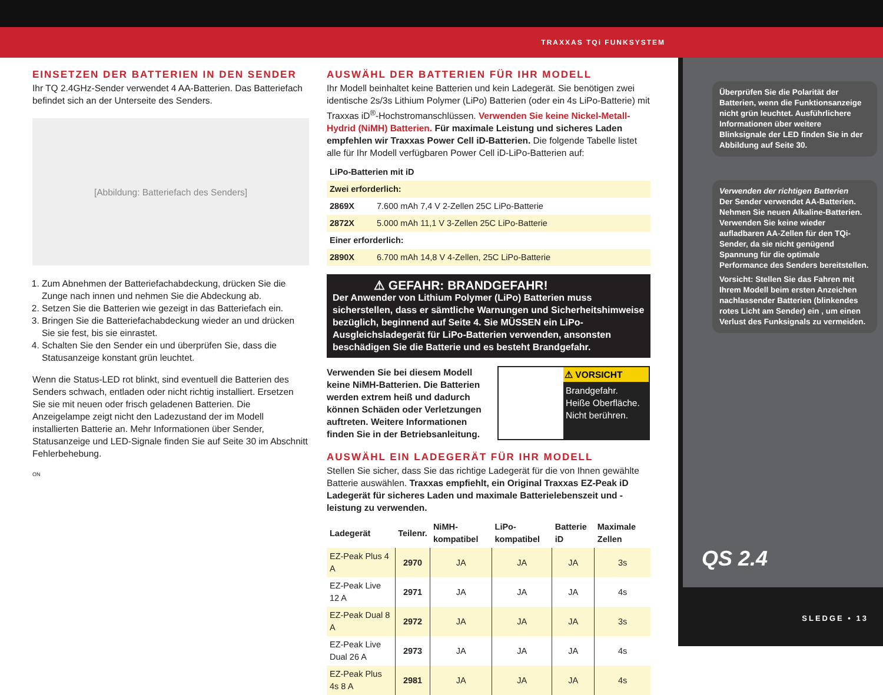TRAXXAS TQi FUNKSYSTEM
EINSETZEN DER BATTERIEN IN DEN SENDER
Ihr TQ 2.4GHz-Sender verwendet 4 AA-Batterien. Das Batteriefach befindet sich an der Unterseite des Senders.
[Abbildung: Batteriefach des Senders]
1. Zum Abnehmen der Batteriefachabdeckung, drücken Sie die Zunge nach innen und nehmen Sie die Abdeckung ab.
2. Setzen Sie die Batterien wie gezeigt in das Batteriefach ein.
3. Bringen Sie die Batteriefachabdeckung wieder an und drücken Sie sie fest, bis sie einrastet.
4. Schalten Sie den Sender ein und überprüfen Sie, dass die Statusanzeige konstant grün leuchtet.
Wenn die Status-LED rot blinkt, sind eventuell die Batterien des Senders schwach, entladen oder nicht richtig installiert. Ersetzen Sie sie mit neuen oder frisch geladenen Batterien. Die Anzeigelampe zeigt nicht den Ladezustand der im Modell installierten Batterie an. Mehr Informationen über Sender, Statusanzeige und LED-Signale finden Sie auf Seite 30 im Abschnitt Fehlerbehebung.
ON
AUSWÄHL DER BATTERIEN FÜR IHR MODELL
Ihr Modell beinhaltet keine Batterien und kein Ladegerät. Sie benötigen zwei identische 2s/3s Lithium Polymer (LiPo) Batterien (oder ein 4s LiPo-Batterie) mit Traxxas iD<sup>®</sup>-Hochstromanschlüssen. Verwenden Sie keine Nickel-Metall-Hydrid (NiMH) Batterien. Für maximale Leistung und sicheres Laden empfehlen wir Traxxas Power Cell iD-Batterien. Die folgende Tabelle listet alle für Ihr Modell verfügbaren Power Cell iD-LiPo-Batterien auf:
| LiPo-Batterien mit iD | |
| --- | --- |
| Zwei erforderlich: | |
| 2869X | 7.600 mAh 7,4 V 2-Zellen 25C LiPo-Batterie |
| 2872X | 5.000 mAh 11,1 V 3-Zellen 25C LiPo-Batterie |
| Einer erforderlich: | |
| 2890X | 6.700 mAh 14,8 V 4-Zellen, 25C LiPo-Batterie |
⚠ GEFAHR: BRANDGEFAHR!
Der Anwender von Lithium Polymer (LiPo) Batterien muss sicherstellen, dass er sämtliche Warnungen und Sicherheitshimweise bezüglich, beginnend auf Seite 4. Sie MÜSSEN ein LiPo-Ausgleichsladegerät für LiPo-Batterien verwenden, ansonsten beschädigen Sie die Batterie und es besteht Brandgefahr.
Verwenden Sie bei diesem Modell keine NiMH-Batterien. Die Batterien werden extrem heiß und dadurch können Schäden oder Verletzungen auftreten. Weitere Informationen finden Sie in der Betriebsanleitung.
⚠ VORSICHT
Brandgefahr.
Heiße Oberfläche.
Nicht berühren.
AUSWÄHL EIN LADEGERÄT FÜR IHR MODELL
Stellen Sie sicher, dass Sie das richtige Ladegerät für die von Ihnen gewählte Batterie auswählen. Traxxas empfiehlt, ein Original Traxxas EZ-Peak iD Ladegerät für sicheres Laden und maximale Batterielebenszeit und -leistung zu verwenden.
| Ladegerät | Teilenr. | NiMH-kompatibel | LiPo-kompatibel | Batterie iD | Maximale Zellen |
| --- | --- | --- | --- | --- | --- |
| EZ-Peak Plus 4 A | 2970 | JA | JA | JA | 3s |
| EZ-Peak Live 12 A | 2971 | JA | JA | JA | 4s |
| EZ-Peak Dual 8 A | 2972 | JA | JA | JA | 3s |
| EZ-Peak Live Dual 26 A | 2973 | JA | JA | JA | 4s |
| EZ-Peak Plus 4s 8 A | 2981 | JA | JA | JA | 4s |
Überprüfen Sie die Polarität der Batterien, wenn die Funktionsanzeige nicht grün leuchtet. Ausführlichere Informationen über weitere Blinksignale der LED finden Sie in der Abbildung auf Seite 30.
Verwenden der richtigen Batterien
Der Sender verwendet AA-Batterien. Nehmen Sie neuen Alkaline-Batterien. Verwenden Sie keine wieder aufladbaren AA-Zellen für den TQi-Sender, da sie nicht genügend Spannung für die optimale Performance des Senders bereitstellen.
Vorsicht: Stellen Sie das Fahren mit Ihrem Modell beim ersten Anzeichen nachlassender Batterien (blinkendes rotes Licht am Sender) ein , um einen Verlust des Funksignals zu vermeiden.
QS 2.4
SLEDGE • 13